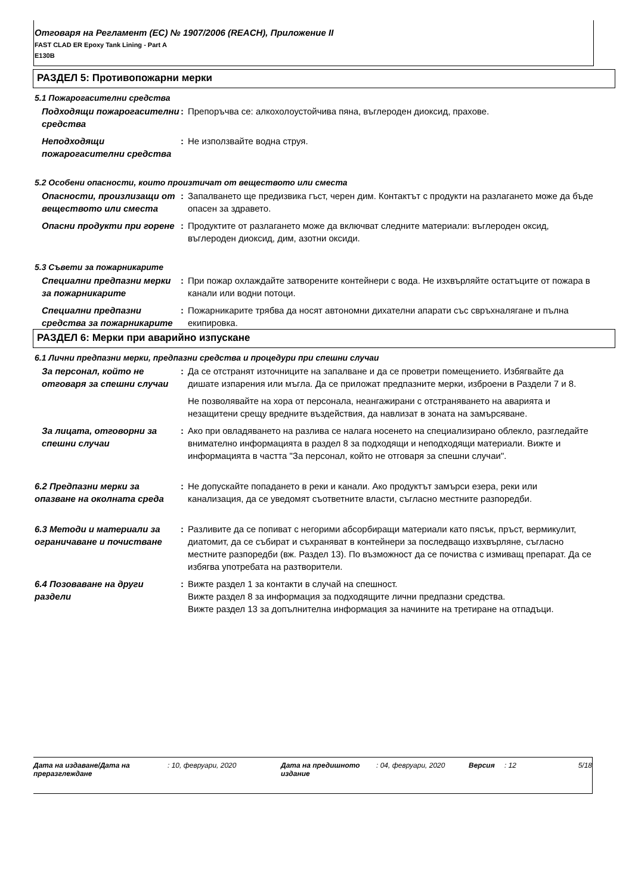Отговаря на Регламент (ЕС) № 1907/2006 (REACH), Приложение II
FAST CLAD ER Epoxy Tank Lining - Part A
E130B
РАЗДЕЛ 5: Противопожарни мерки
5.1 Пожарогасителни средства
Подходящи пожарогасителни средства
: Препоръчва се: алкохолоустойчива пяна, въглероден диоксид, прахове.
Неподходящи пожарогасителни средства
: Не използвайте водна струя.
5.2 Особени опасности, които произтичат от веществото или сместа
Опасности, произлизащи от веществото или сместа
: Запалването ще предизвика гъст, черен дим. Контактът с продукти на разлагането може да бъде опасен за здравето.
Опасни продукти при горене : Продуктите от разлагането може да включват следните материали: въглероден оксид, въглероден диоксид, дим, азотни оксиди.
5.3 Съвети за пожарникарите
Специални предпазни мерки за пожарникарите
: При пожар охлаждайте затворените контейнери с вода. Не изхвърляйте остатъците от пожара в канали или водни потоци.
Специални предпазни средства за пожарникарите
: Пожарникарите трябва да носят автономни дихателни апарати със свръхналягане и пълна екипировка.
РАЗДЕЛ 6: Мерки при аварийно изпускане
6.1 Лични предпазни мерки, предпазни средства и процедури при спешни случаи
За персонал, който не отговаря за спешни случаи
: Да се отстранят източниците на запалване и да се проветри помещението. Избягвайте да дишате изпарения или мъгла. Да се приложат предпазните мерки, изброени в Раздели 7 и 8.
Не позволявайте на хора от персонала, неангажирани с отстраняването на аварията и незащитени срещу вредните въздействия, да навлизат в зоната на замърсяване.
За лицата, отговорни за спешни случаи
: Ако при овладяването на разлива се налага носенето на специализирано облекло, разгледайте внимателно информацията в раздел 8 за подходящи и неподходящи материали. Вижте и информацията в частта "За персонал, който не отговаря за спешни случаи".
6.2 Предпазни мерки за опазване на околната среда
: Не допускайте попадането в реки и канали. Ако продуктът замърси езера, реки или канализация, да се уведомят съответните власти, съгласно местните разпоредби.
6.3 Методи и материали за ограничаване и почистване
: Разливите да се попиват с негорими абсорбиращи материали като пясък, пръст, вермикулит, диатомит, да се събират и съхраняват в контейнери за последващо изхвърляне, съгласно местните разпоредби (вж. Раздел 13). По възможност да се почиства с измиващ препарат. Да се избягва употребата на разтворители.
6.4 Позоваване на други раздели
: Вижте раздел 1 за контакти в случай на спешност.
Вижте раздел 8 за информация за подходящите лични предпазни средства.
Вижте раздел 13 за допълнителна информация за начините на третиране на отпадъци.
Дата на издаване/Дата на преразглеждане
: 10, февруари, 2020 Дата на предишното издание
: 04, февруари, 2020 Версия : 12 5/18